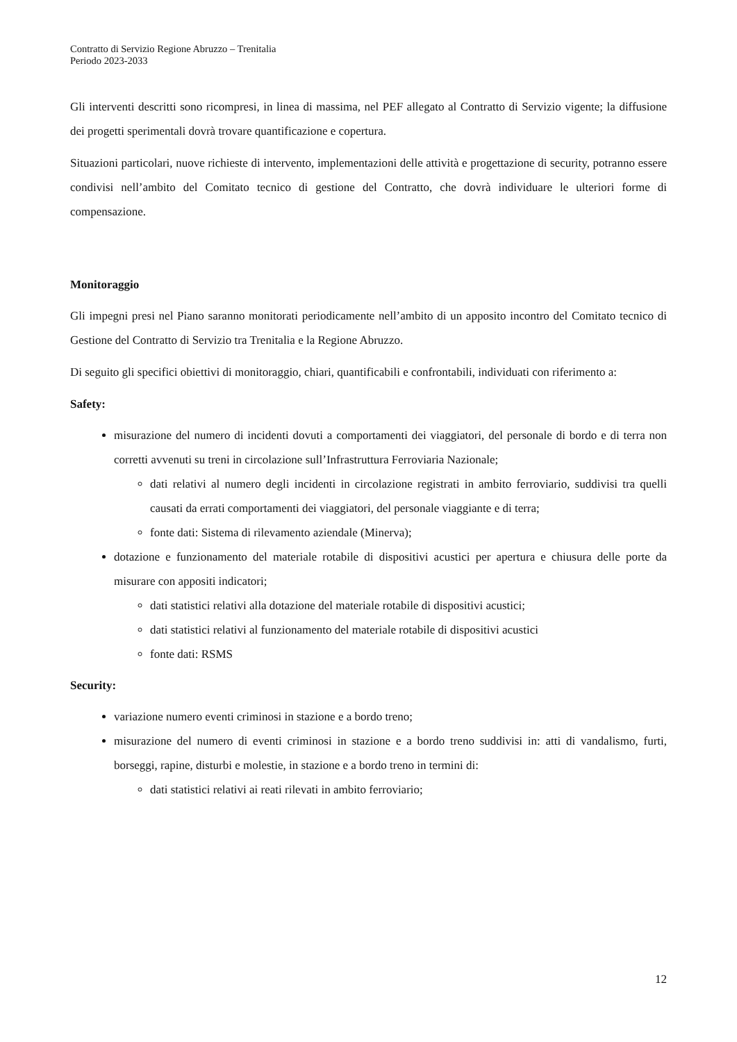Contratto di Servizio Regione Abruzzo – Trenitalia
Periodo 2023-2033
Gli interventi descritti sono ricompresi, in linea di massima, nel PEF allegato al Contratto di Servizio vigente; la diffusione dei progetti sperimentali dovrà trovare quantificazione e copertura.
Situazioni particolari, nuove richieste di intervento, implementazioni delle attività e progettazione di security, potranno essere condivisi nell’ambito del Comitato tecnico di gestione del Contratto, che dovrà individuare le ulteriori forme di compensazione.
Monitoraggio
Gli impegni presi nel Piano saranno monitorati periodicamente nell’ambito di un apposito incontro del Comitato tecnico di Gestione del Contratto di Servizio tra Trenitalia e la Regione Abruzzo.
Di seguito gli specifici obiettivi di monitoraggio, chiari, quantificabili e confrontabili, individuati con riferimento a:
Safety:
misurazione del numero di incidenti dovuti a comportamenti dei viaggiatori, del personale di bordo e di terra non corretti avvenuti su treni in circolazione sull’Infrastruttura Ferroviaria Nazionale;
dati relativi al numero degli incidenti in circolazione registrati in ambito ferroviario, suddivisi tra quelli causati da errati comportamenti dei viaggiatori, del personale viaggiante e di terra;
fonte dati: Sistema di rilevamento aziendale (Minerva);
dotazione e funzionamento del materiale rotabile di dispositivi acustici per apertura e chiusura delle porte da misurare con appositi indicatori;
dati statistici relativi alla dotazione del materiale rotabile di dispositivi acustici;
dati statistici relativi al funzionamento del materiale rotabile di dispositivi acustici
fonte dati: RSMS
Security:
variazione numero eventi criminosi in stazione e a bordo treno;
misurazione del numero di eventi criminosi in stazione e a bordo treno suddivisi in: atti di vandalismo, furti, borseggi, rapine, disturbi e molestie, in stazione e a bordo treno in termini di:
dati statistici relativi ai reati rilevati in ambito ferroviario;
12